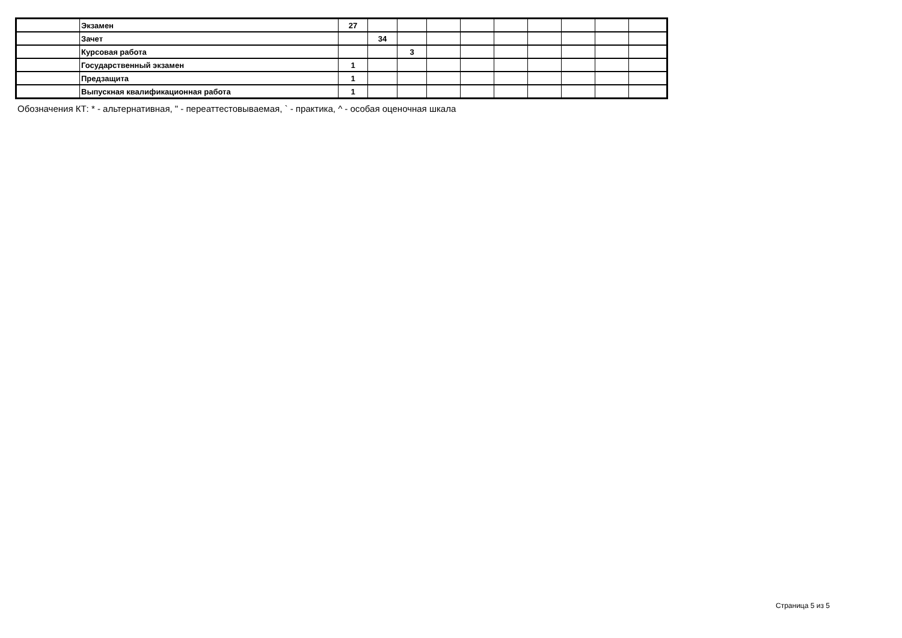| | Экзамен | 27 | | | | | | | | | |
| | Зачет | | 34 | | | | | | | | |
| | Курсовая работа | | | 3 | | | | | | | |
| | Государственный экзамен | 1 | | | | | | | | | |
| | Предзащита | 1 | | | | | | | | | |
| | Выпускная квалификационная работа | 1 | | | | | | | | | |
Обозначения КТ: * - альтернативная, " - переаттестовываемая, ` - практика, ^ - особая оценочная шкала
Страница 5 из 5